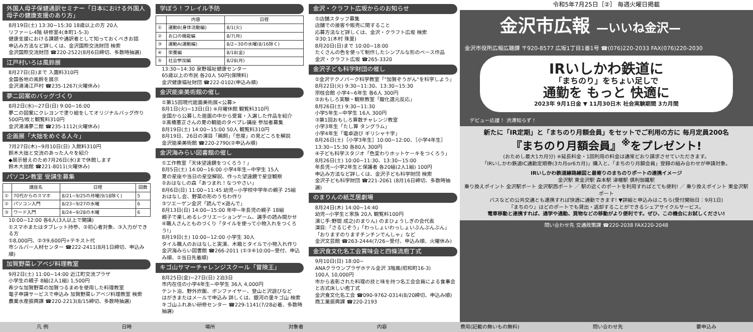外国人母子保健通訳セミナー「日本における外国人母子の健康支援のあり方」
8月19日(土) 13:30~15:30 18歳以上の方 20人
リファーレ4階 研修室4(本町1-5-3)
健康支援における課題や通訳者として知っておくべきお話
申込み方法など詳しくは、金沢国際交流財団 検索
金沢国際交流財団 ☎220-2522(8月6日締切、多数時抽選)
江戸村いろは風鈴展
8月27日(日)まで 入園料310円
全国各地の風鈴を展示
金沢湯涌江戸村 ☎235-1267(火曜休み)
夢二図案のバッグづくり
8月2日(水)~27日(日) 9:00~16:00
夢二の図案にクレヨンで塗り絵をしてオリジナルバッグ作り
500円/枚と観覧料310円
金沢湯涌夢二館 ☎235-1112(火曜休み)
企画展「大拙をめぐる人々」
7月27日(木)~9月10日(日) 入館料310円
鈴木大拙と交流のあった人々を紹介
◆展示替えのため7月26日(水)まで休館します
鈴木大拙館 ☎221-8011(火曜休み)
パソコン教室 受講生募集
| | 講座名 | 日程 | 回数 |
| --- | --- | --- | --- |
| ① | 70代からのスマホ | 8/21~9/25の月曜(9/18除く) | 5 |
| ② | パソコン入門 | 8/23~9/27の水曜 | 6 |
| ③ | ワード入門 | 8/24~9/28の木曜 | 6 |
10:00~12:00 各6人(3人以上で開講)
①スマホまたはタブレット持参、②初心者対象、③入力ができる方
①8,000円、②③9,600円+テキスト代
市シルバー人材センター ☎222-2411(8月1日締切、申込み順)
加賀野菜レアベジ料理教室
9月2日(土) 11:00~14:00 近江町交流プラザ
小学生の親子 8組(2人1組) 1,500円
希少な加賀野菜の加賀つるまめを使用した料理教室
電子申請サービスで申込み 加賀野菜レアベジ料理教室 検索
農業水産振興課 ☎220-2213(8/15締切、多数時抽選)
学ぼう！フレイル予防
| | 内容 | 日程 |
| --- | --- | --- |
| ① | 運動B(身体活動編) | 8/1(火) |
| ② | お口の機能編 | 8/7(月) |
| ③ | 運動A(運動編) | 8/2~30の水曜(8/16除く) |
| ④ | 栄養編 | 8/18(金) |
| ⑤ | 社会参加編 | 8/28(月) |
13:30~14:30 泉野福祉健康センター
65歳以上の市民 各20人 50円(保険料)
金沢健康福祉財団 ☎222-0102(申込み順)
金沢能楽美術館の催し
①第15回現代能面美術展<公募>
8月1日(火)~13日(日) ※月曜休館 観覧料310円
全国から公募した能面の中から受賞・入選した作品を紹介
②髙橋憲正さんの夏の観能のタベプレ講座 参加者募集
8月19日(土) 14:00~15:00 50人 観覧料310円
8月19日、26日の演目「鵜飼」「忠度」の見どころを解説
金沢能楽美術館 ☎220-2790(②申込み順)
金沢海みらい図書館の催し
①工作教室「天体望遠鏡をつくろう！」
8月5日(土) 14:00~16:00 小学4年生~中学生 15人
夏の星座や当日の星空解説、作った望遠鏡で星空観察
②おはなしの森「あつまれ！なつやさい」
8月6日(日) 11:00~11:45 幼児~小学校中学年の親子 25組
おはなし会、野菜の形のうちわ作り
③ツエーゲン金沢「読んで×遊んで」
8月13日(日) 14:00~15:00 年中~年長児の親子 18組
親子で楽しめるレクリエーションゲーム、選手の読み聞かせ
④職人さんとものづくり「タイルを使って小物入れをつくろう!」
8月19日(土) 10:00~12:00 小学生 30人
タイル職人のおはなしと実演、木箱とタイルで小物入れ作り
金沢海みらい図書館 ☎266-2011 (①③④10:00~受付、申込み順、②当日先着順)
キゴ山サマーチャレンジスクール「冒険王」
8月25日(金)~27日(日) 2泊3日
市内在住の小学4年生~中学生 36人 4,000円
テント泊、野外炊飯、ボンファイヤー、登山と沢遊びなど
はがきまたはメールで申込み 詳しくは、銀河の里キゴ山 検索
キゴ山ふれあい研修センター ☎229-1141(7/28必着、多数時抽選)
金沢・クラフト広坂からのお知らせ
①店舗スタッフ募集
店舗での接客や販売に関すること
応募方法など詳しくは、金沢・クラフト広坂 検索
②30:1(木村 珠里)
8月20日(日)まで 10:00~18:00
たくさんの色を使って制作したシンプルな形のベース作品
金沢・クラフト広坂 ☎265-3320
金沢子ども科学財団の催し
①金沢テクノパーク科学教室「"加賀ぞうがん"を科学しよう」
8月22日(火) 9:30~11:30、13:30~15:30
宗桂会館 小学4~6年生 各6人 300円
②おもしろ実験・観察教室「酸化還元反応」
8月26日(土) 9:30~11:30
小学5年生~中学生 16人 300円
③第1回おもしろ算数チャレンジ教室
小学3年生「たし算 タングラム」
小学4年生「電卓遊び ギリシャ十字」
8月26日(土)［小学3年生］10:00~12:00、［小学4年生］13:30~15:30 各80人 300円
④子ども科学スタジオ「色変わりホットケーキをつくろう」
8月26日(土) 10:00~11:30、13:30~15:00
年長児~小学2年生と保護者 各20組(2人1組) 100円
申込み方法など詳しくは、金沢子ども科学財団 検索
金沢子ども科学財団 ☎221-2061 (8月16日締切、多数時抽選)
のまりんの紙芝居劇場
8月24日(木) 14:00~14:40
幼児~小学生と家族 20人 観覧料100円
演じ手:野間 成之(のまりん) のまひょうしぎの会代表
演目:「さるじぞう」「わっしょいわっしょいぶんぶんぶん」「おりますのりますチンチンでんしゃ」など
金沢文芸館 ☎263-2444(7/26~受付、申込み順、火曜休み)
金沢食文化名工会賞味会と四條流庖丁式
9月10日(日) 18:00~
ANAクラウンプラザホテル金沢 3階鳳(昭和町16-3)
100人 10,000円
市から表彰された料理の技と味を持つ名工会会員による食事会と古式床しい庖丁式
金沢食文化名工会 ☎090-9762-0314(8/20締切、申込み順)
商工業振興課 ☎220-2193
令和5年7月25日［②］ 毎週火曜日掲載
金沢市広報 —いいね金沢—
金沢市役所広報広聴課 〒920-8577 広坂1丁目1番1号 ☎(076)220-2033 FAX(076)220-2030
IRいしかわ鉄道に
「まちのり」をちょい足しで
通勤を もっと 快適に
2023年 9月1日金 ▼ 11月30日木 社会実験期間 3カ月間
デビュー応援！ 渋滞知らず！
新たに「IR定期」と「まちのり月額会員」をセットでご利用の方に 毎月定員200名
『まちのり月額会員』<sup>※</sup>をプレゼント!
(おためし最大1カ月分) ※延長料金・1回利用の料金は通常どおり請求させていただきます。
「IRいしかわ鉄道IC通勤定期券(3カ月or6カ月)」購入と、「まちのり月額会員」登録の組み合わせが申請対象。
IRいしかわ鉄道線路線図と最寄りのまちのりポートの連携イメージ
金沢駅 東金沢駅 森本駅 津幡駅 倶利伽羅駅
乗り換えポイント 金沢駅ポート 金沢駅西ポート ／ 駅の近くのポートを利用すればとても便利! ／ 乗り換えポイント 東金沢駅ポート
バスなどの公共交通とも連携すれば快適に通勤できます! ▼詳細と申込みはこちら(受付開始日：9月1日)
『まちのり』はどのポートでも貸出・返却することができるシェアサイクルサービス。
電車移動と連携すれば、通学や通勤、買物などの移動がより便利です。ぜひ、この機会にお試しください!
問い合わせ先 交通政策課 ☎220-2038 FAX220-2048
凡 例 日時 場所 対象者 内容 費用(記載の無いもの無料) 問い合わせ先 要申込み